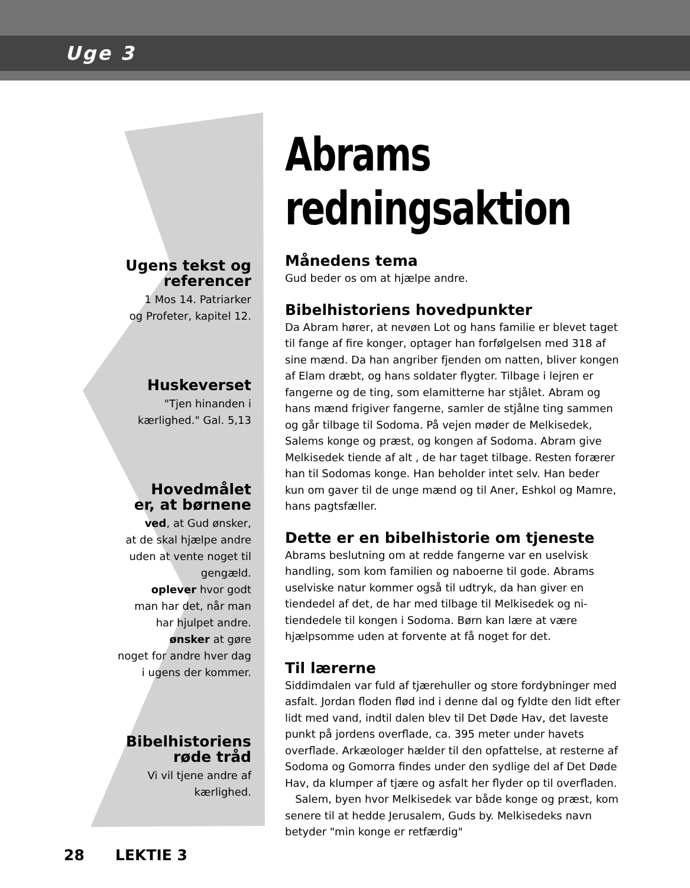Uge 3
Ugens tekst og
referencer
1 Mos 14. Patriarker
og Profeter, kapitel 12.
Huskeverset
"Tjen hinanden i
kærlighed." Gal. 5,13
Hovedmålet
er, at børnene
ved, at Gud ønsker,
at de skal hjælpe andre
uden at vente noget til
gengæld.
oplever hvor godt
man har det, når man
har hjulpet andre.
ønsker at gøre
noget for andre hver dag
i ugens der kommer.
Bibelhistoriens
røde tråd
Vi vil tjene andre af
kærlighed.
Abrams redningsaktion
Månedens tema
Gud beder os om at hjælpe andre.
Bibelhistoriens hovedpunkter
Da Abram hører, at nevøen Lot og hans familie er blevet taget til fange af fire konger, optager han forfølgelsen med 318 af sine mænd. Da han angriber fjenden om natten, bliver kongen af Elam dræbt, og hans soldater flygter. Tilbage i lejren er fangerne og de ting, som elamitterne har stjålet. Abram og hans mænd frigiver fangerne, samler de stjålne ting sammen og går tilbage til Sodoma. På vejen møder de Melkisedek, Salems konge og præst, og kongen af Sodoma. Abram give Melkisedek tiende af alt , de har taget tilbage. Resten forærer han til Sodomas konge. Han beholder intet selv. Han beder kun om gaver til de unge mænd og til Aner, Eshkol og Mamre, hans pagtsfæller.
Dette er en bibelhistorie om tjeneste
Abrams beslutning om at redde fangerne var en uselvisk handling, som kom familien og naboerne til gode. Abrams uselviske natur kommer også til udtryk, da han giver en tiendedel af det, de har med tilbage til Melkisedek og ni-tiendedele til kongen i Sodoma. Børn kan lære at være hjælpsomme uden at forvente at få noget for det.
Til lærerne
Siddimdalen var fuld af tjærehuller og store fordybninger med asfalt. Jordan floden flød ind i denne dal og fyldte den lidt efter lidt med vand, indtil dalen blev til Det Døde Hav, det laveste punkt på jordens overflade, ca. 395 meter under havets overflade. Arkæologer hælder til den opfattelse, at resterne af Sodoma og Gomorra findes under den sydlige del af Det Døde Hav, da klumper af tjære og asfalt her flyder op til overfladen.
Salem, byen hvor Melkisedek var både konge og præst, kom senere til at hedde Jerusalem, Guds by. Melkisedeks navn betyder "min konge er retfærdig"
28 LEKTIE 3